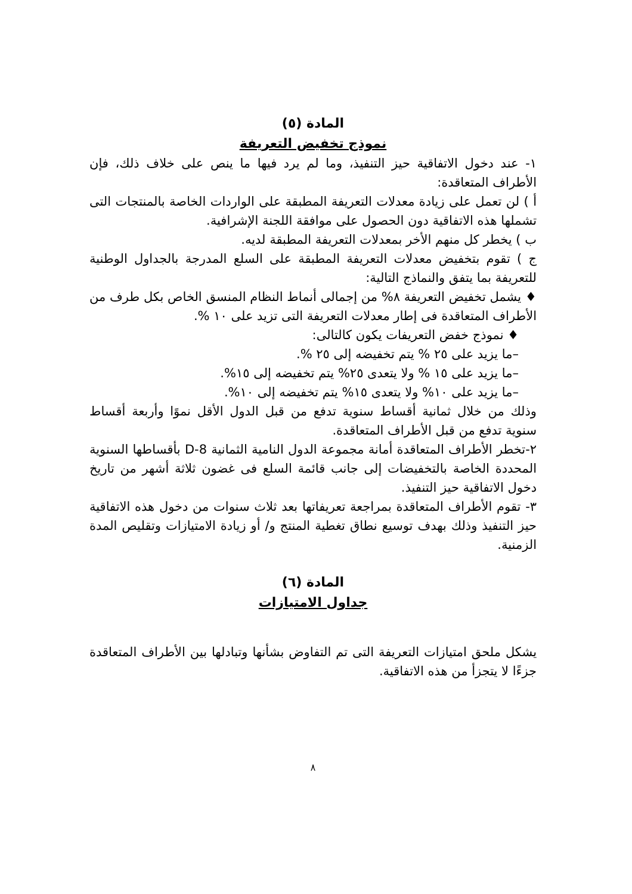المادة (٥)
نموذج تخفيض التعريفة
١- عند دخول الاتفاقية حيز التنفيذ، وما لم يرد فيها ما ينص على خلاف ذلك، فإن الأطراف المتعاقدة:
أ ) لن تعمل على زيادة معدلات التعريفة المطبقة على الواردات الخاصة بالمنتجات التى تشملها هذه الاتفاقية دون الحصول على موافقة اللجنة الإشرافية.
ب ) يخطر كل منهم الأخر بمعدلات التعريفة المطبقة لديه.
ج ) تقوم بتخفيض معدلات التعريفة المطبقة على السلع المدرجة بالجداول الوطنية للتعريفة بما يتفق والنماذج التالية:
♦ يشمل تخفيض التعريفة ٨% من إجمالى أنماط النظام المنسق الخاص بكل طرف من الأطراف المتعاقدة فى إطار معدلات التعريفة التى تزيد على ١٠ %.
♦ نموذج خفض التعريفات يكون كالتالى:
–ما يزيد على ٢٥ % يتم تخفيضه إلى ٢٥ %.
–ما يزيد على ١٥ % ولا يتعدى ٢٥% يتم تخفيضه إلى ١٥%.
–ما يزيد على ١٠% ولا يتعدى ١٥% يتم تخفيضه إلى ١٠%.
وذلك من خلال ثمانية أقساط سنوية تدفع من قبل الدول الأقل نموًا وأربعة أقساط سنوية تدفع من قبل الأطراف المتعاقدة.
٢-تخطر الأطراف المتعاقدة أمانة مجموعة الدول النامية الثمانية D-8 بأقساطها السنوية المحددة الخاصة بالتخفيضات إلى جانب قائمة السلع فى غضون ثلاثة أشهر من تاريخ دخول الاتفاقية حيز التنفيذ.
٣- تقوم الأطراف المتعاقدة بمراجعة تعريفاتها بعد ثلاث سنوات من دخول هذه الاتفاقية حيز التنفيذ وذلك بهدف توسيع نطاق تغطية المنتج و/ أو زيادة الامتيازات وتقليص المدة الزمنية.
المادة (٦)
جداول الامتيازات
يشكل ملحق امتيازات التعريفة التى تم التفاوض بشأنها وتبادلها بين الأطراف المتعاقدة جزءًا لا يتجزأ من هذه الاتفاقية.
٨